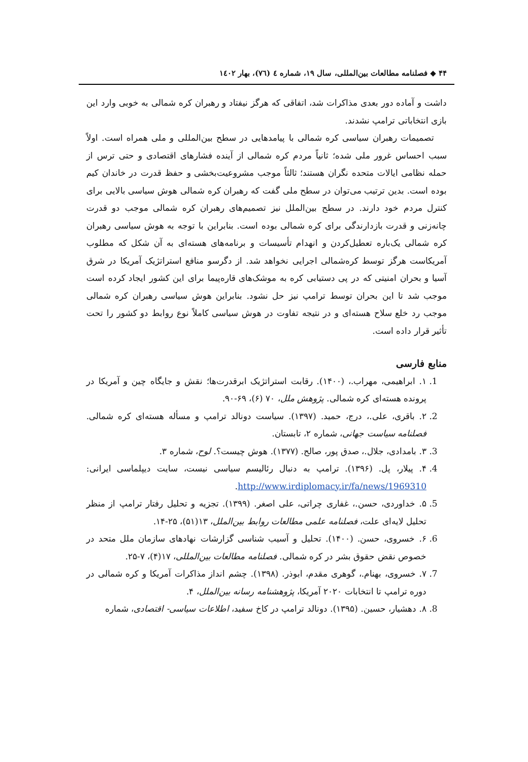۴۴ ◆ فصلنامه مطالعات بین‌المللی، سال ۱۹، شماره ٤ (٧٦)، بهار ١٤٠٢
داشت و آماده دور بعدی مذاکرات شد، اتفاقی که هرگز نیفتاد و رهبران کره شمالی به خوبی وارد این بازی انتخاباتی ترامپ نشدند.
تصمیمات رهبران سیاسی کره شمالی با پیامدهایی در سطح بین‌المللی و ملی همراه است. اولاً سبب احساس غرور ملی شده؛ ثانیاً مردم کره شمالی از آینده فشارهای اقتصادی و حتی ترس از حمله نظامی ایالات متحده نگران هستند؛ ثالثاً موجب مشروعیت‌بخشی و حفظ قدرت در خاندان کیم بوده است. بدین ترتیب می‌توان در سطح ملی گفت که رهبران کره شمالی هوش سیاسی بالایی برای کنترل مردم خود دارند. در سطح بین‌الملل نیز تصمیم‌های رهبران کره شمالی موجب دو قدرت چانه‌زنی و قدرت بازدارندگی برای کره شمالی بوده است. بنابراین با توجه به هوش سیاسی رهبران کره شمالی یک‌باره تعطیل‌کردن و انهدام تأسیسات و برنامه‌های هسته‌ای به آن شکل که مطلوب آمریکاست هرگز توسط کره‌شمالی اجرایی نخواهد شد. از دگرسو منافع استراتژیک آمریکا در شرق آسیا و بحران امنیتی که در پی دستیابی کره به موشک‌های قاره‌پیما برای این کشور ایجاد کرده است موجب شد تا این بحران توسط ترامپ نیز حل نشود. بنابراین هوش سیاسی رهبران کره شمالی موجب رد خلع سلاح هسته‌ای و در نتیجه تفاوت در هوش سیاسی کاملاً نوع روابط دو کشور را تحت تأثیر قرار داده است.
منابع فارسی
1. ۱. ابراهیمی، مهراب.، (۱۴۰۰). رقابت استراتژیک ابرقدرت‌ها؛ نقش و جایگاه چین و آمریکا در پرونده هسته‌ای کره شمالی. پژوهش ملل، ۷۰ (۶)، ۶۹-۹۰.
2. ۲. باقری، علی.، درج، حمید. (۱۳۹۷). سیاست دونالد ترامپ و مسأله هسته‌ای کره شمالی. فصلنامه سیاست جهانی، شماره ۲، تابستان.
3. ۳. بامدادی، جلال.، صدق پور، صالح. (۱۳۷۷). هوش چیست؟. لوح، شماره ۳.
4. ۴. پیلار، پل. (۱۳۹۶). ترامپ به دنبال رئالیسم سیاسی نیست، سایت دیپلماسی ایرانی: http://www.irdiplomacy.ir/fa/news/1969310.
5. ۵. خداوردی، حسن.، غفاری چراتی، علی اصغر. (۱۳۹۹). تجزیه و تحلیل رفتار ترامپ از منظر تحلیل لایه‌ای علت، فصلنامه علمی مطالعات روابط بین‌الملل، ۱۳(۵۱)، ۲۵-۱۴.
6. ۶. خسروی، حسن. (۱۴۰۰). تحلیل و آسیب شناسی گزارشات نهادهای سازمان ملل متحد در خصوص نقض حقوق بشر در کره شمالی. فصلنامه مطالعات بین‌المللی، ۱۷(۴)، ۷-۲۵.
7. ۷. خسروی، بهنام.، گوهری مقدم، ابوذر. (۱۳۹۸). چشم انداز مذاکرات آمریکا و کره شمالی در دوره ترامپ تا انتخابات ۲۰۲۰ آمریکا، پژوهشنامه رسانه بین‌الملل، ۴.
8. ۸. دهشیار، حسین. (۱۳۹۵). دونالد ترامپ در کاخ سفید، اطلاعات سیاسی- اقتصادی، شماره